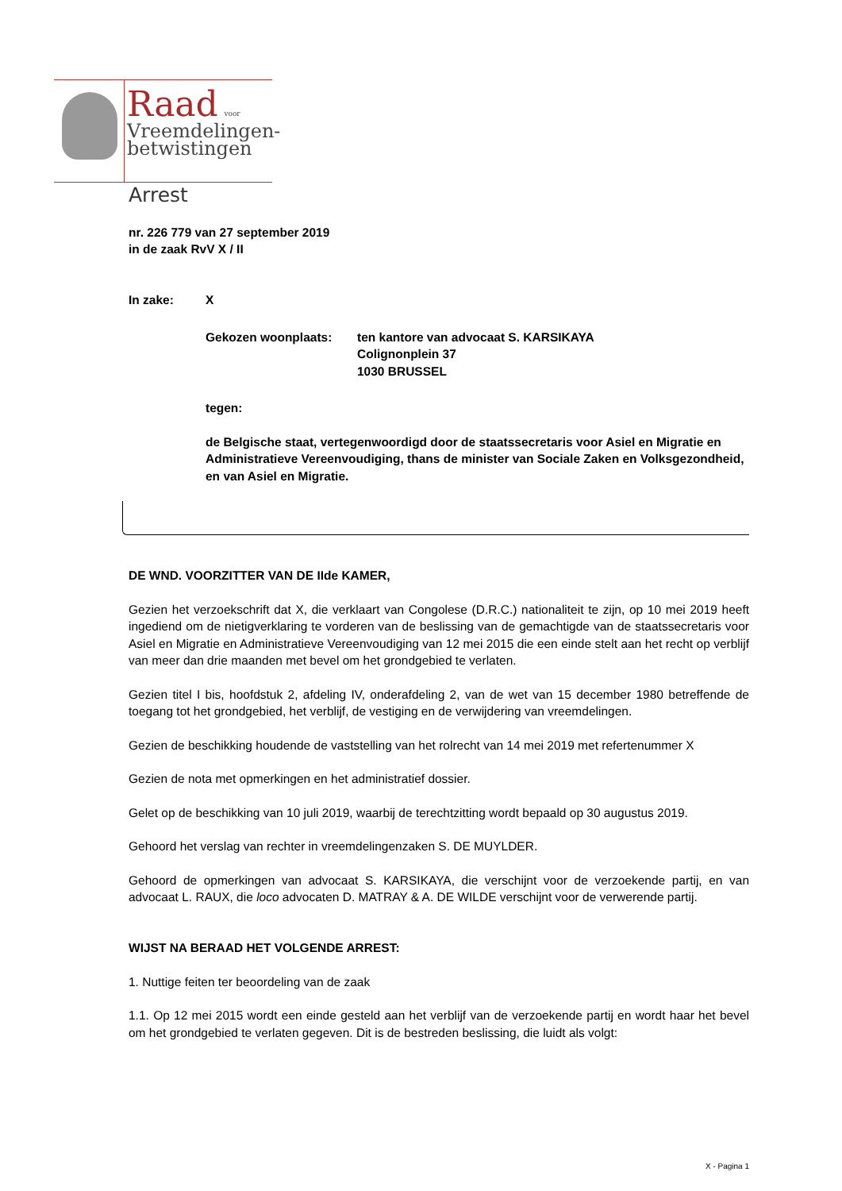Raad voor
Vreemdelingen-
betwistingen
Arrest
nr. 226 779 van 27 september 2019
in de zaak RvV X / II
In zake: X
Gekozen woonplaats: ten kantore van advocaat S. KARSIKAYA
Colignonplein 37
1030 BRUSSEL
tegen:
de Belgische staat, vertegenwoordigd door de staatssecretaris voor Asiel en Migratie en Administratieve Vereenvoudiging, thans de minister van Sociale Zaken en Volksgezondheid, en van Asiel en Migratie.
DE WND. VOORZITTER VAN DE IIde KAMER,
Gezien het verzoekschrift dat X, die verklaart van Congolese (D.R.C.) nationaliteit te zijn, op 10 mei 2019 heeft ingediend om de nietigverklaring te vorderen van de beslissing van de gemachtigde van de staatssecretaris voor Asiel en Migratie en Administratieve Vereenvoudiging van 12 mei 2015 die een einde stelt aan het recht op verblijf van meer dan drie maanden met bevel om het grondgebied te verlaten.
Gezien titel I bis, hoofdstuk 2, afdeling IV, onderafdeling 2, van de wet van 15 december 1980 betreffende de toegang tot het grondgebied, het verblijf, de vestiging en de verwijdering van vreemdelingen.
Gezien de beschikking houdende de vaststelling van het rolrecht van 14 mei 2019 met refertenummer X
Gezien de nota met opmerkingen en het administratief dossier.
Gelet op de beschikking van 10 juli 2019, waarbij de terechtzitting wordt bepaald op 30 augustus 2019.
Gehoord het verslag van rechter in vreemdelingenzaken S. DE MUYLDER.
Gehoord de opmerkingen van advocaat S. KARSIKAYA, die verschijnt voor de verzoekende partij, en van advocaat L. RAUX, die loco advocaten D. MATRAY & A. DE WILDE verschijnt voor de verwerende partij.
WIJST NA BERAAD HET VOLGENDE ARREST:
1. Nuttige feiten ter beoordeling van de zaak
1.1. Op 12 mei 2015 wordt een einde gesteld aan het verblijf van de verzoekende partij en wordt haar het bevel om het grondgebied te verlaten gegeven. Dit is de bestreden beslissing, die luidt als volgt:
X - Pagina 1